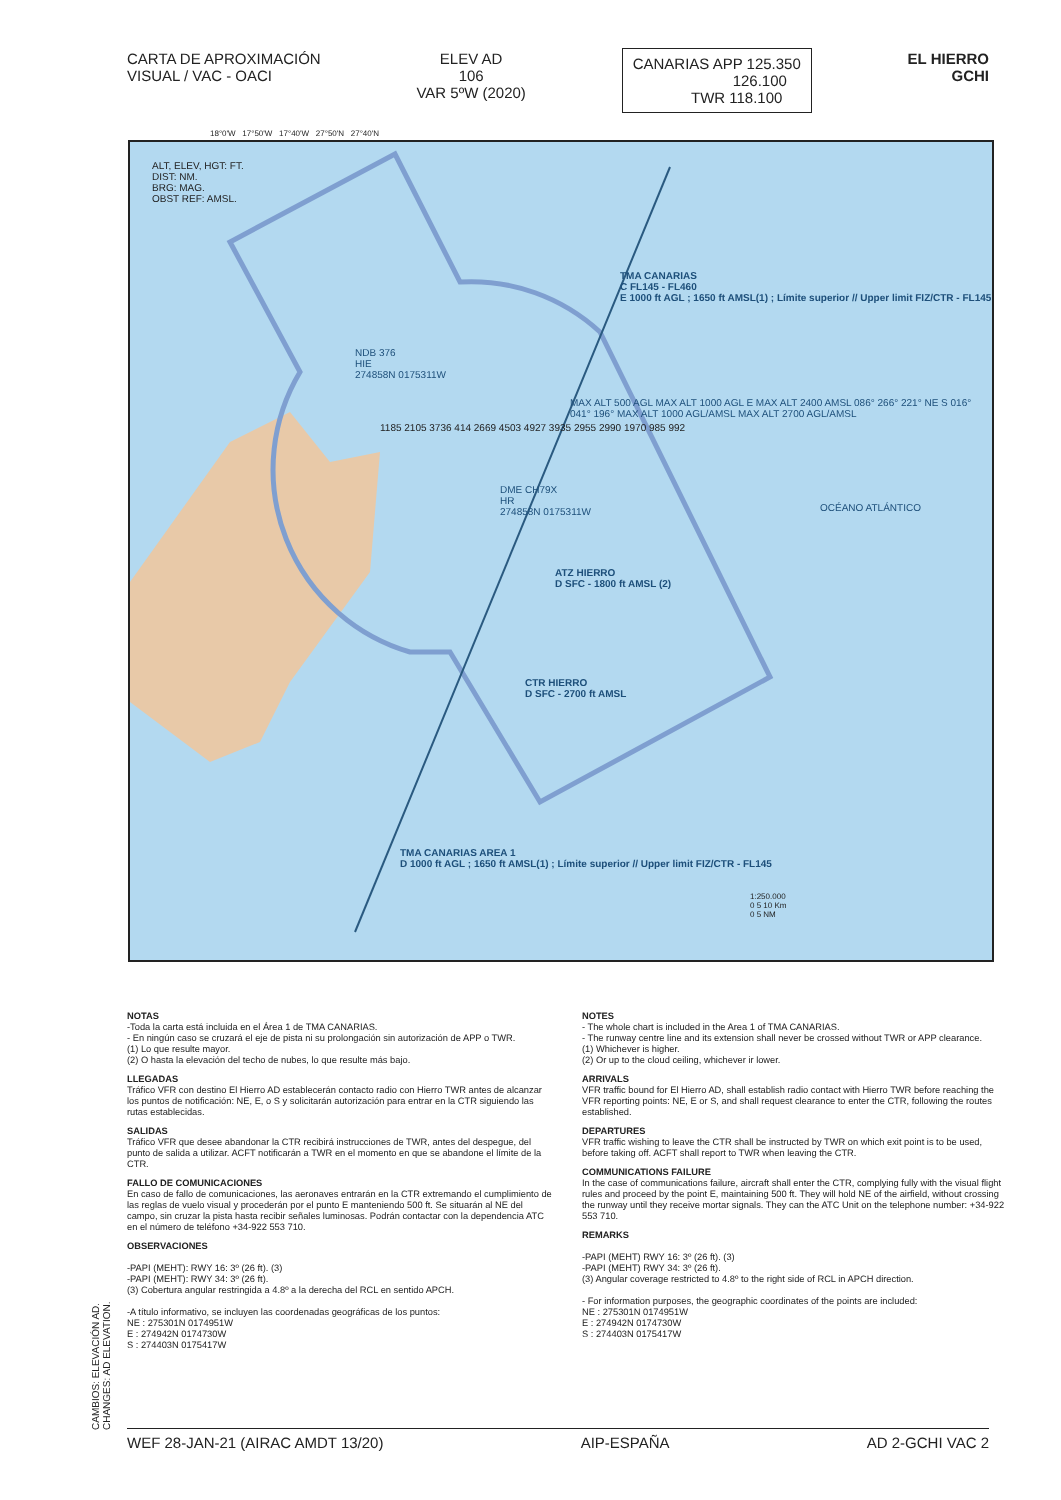CARTA DE APROXIMACIÓN
VISUAL / VAC - OACI
ELEV AD
106
VAR 5ºW (2020)
CANARIAS APP 125.350
126.100
TWR 118.100
EL HIERRO
GCHI
ALT, ELEV, HGT: FT.
DIST: NM.
BRG: MAG.
OBST REF: AMSL.
TMA CANARIAS
C FL145 - FL460
E 1000 ft AGL ; 1650 ft AMSL(1) ; Límite superior // Upper limit FIZ/CTR - FL145
NDB 376
HIE
274858N 0175311W
DME CH79X
HR
274858N 0175311W
ATZ HIERRO
D SFC - 1800 ft AMSL (2)
CTR HIERRO
D SFC - 2700 ft AMSL
TMA CANARIAS AREA 1
D 1000 ft AGL ; 1650 ft AMSL(1) ; Límite superior // Upper limit FIZ/CTR - FL145
OCÉANO ATLÁNTICO
MAX ALT 500 AGL MAX ALT 1000 AGL E MAX ALT 2400 AMSL 086° 266° 221° NE S 016° 041° 196° MAX ALT 1000 AGL/AMSL MAX ALT 2700 AGL/AMSL
1185 2105 3736 414 2669 4503 4927 3935 2955 2990 1970 985 992
1:250.000
0 5 10 Km
0 5 NM
18°0'W 17°50'W 17°40'W 27°50'N 27°40'N
NOTAS
-Toda la carta está incluida en el Área 1 de TMA CANARIAS.
- En ningún caso se cruzará el eje de pista ni su prolongación sin autorización de APP o TWR.
(1) Lo que resulte mayor.
(2) O hasta la elevación del techo de nubes, lo que resulte más bajo.
LLEGADAS
Tráfico VFR con destino El Hierro AD establecerán contacto radio con Hierro TWR antes de alcanzar los puntos de notificación: NE, E, o S y solicitarán autorización para entrar en la CTR siguiendo las rutas establecidas.
SALIDAS
Tráfico VFR que desee abandonar la CTR recibirá instrucciones de TWR, antes del despegue, del punto de salida a utilizar. ACFT notificarán a TWR en el momento en que se abandone el límite de la CTR.
FALLO DE COMUNICACIONES
En caso de fallo de comunicaciones, las aeronaves entrarán en la CTR extremando el cumplimiento de las reglas de vuelo visual y procederán por el punto E manteniendo 500 ft. Se situarán al NE del campo, sin cruzar la pista hasta recibir señales luminosas. Podrán contactar con la dependencia ATC en el número de teléfono +34-922 553 710.
OBSERVACIONES
-PAPI (MEHT): RWY 16: 3º (26 ft). (3)
-PAPI (MEHT): RWY 34: 3º (26 ft).
(3) Cobertura angular restringida a 4.8º a la derecha del RCL en sentido APCH.
-A título informativo, se incluyen las coordenadas geográficas de los puntos:
NE : 275301N 0174951W
E : 274942N 0174730W
S : 274403N 0175417W
NOTES
- The whole chart is included in the Area 1 of TMA CANARIAS.
- The runway centre line and its extension shall never be crossed without TWR or APP clearance.
(1) Whichever is higher.
(2) Or up to the cloud ceiling, whichever ir lower.
ARRIVALS
VFR traffic bound for El Hierro AD, shall establish radio contact with Hierro TWR before reaching the VFR reporting points: NE, E or S, and shall request clearance to enter the CTR, following the routes established.
DEPARTURES
VFR traffic wishing to leave the CTR shall be instructed by TWR on which exit point is to be used, before taking off. ACFT shall report to TWR when leaving the CTR.
COMMUNICATIONS FAILURE
In the case of communications failure, aircraft shall enter the CTR, complying fully with the visual flight rules and proceed by the point E, maintaining 500 ft. They will hold NE of the airfield, without crossing the runway until they receive mortar signals. They can the ATC Unit on the telephone number: +34-922 553 710.
REMARKS
-PAPI (MEHT) RWY 16: 3º (26 ft). (3)
-PAPI (MEHT) RWY 34: 3º (26 ft).
(3) Angular coverage restricted to 4.8º to the right side of RCL in APCH direction.
- For information purposes, the geographic coordinates of the points are included:
NE : 275301N 0174951W
E : 274942N 0174730W
S : 274403N 0175417W
CAMBIOS: ELEVACIÓN AD.
CHANGES: AD ELEVATION.
WEF 28-JAN-21 (AIRAC AMDT 13/20) AIP-ESPAÑA AD 2-GCHI VAC 2